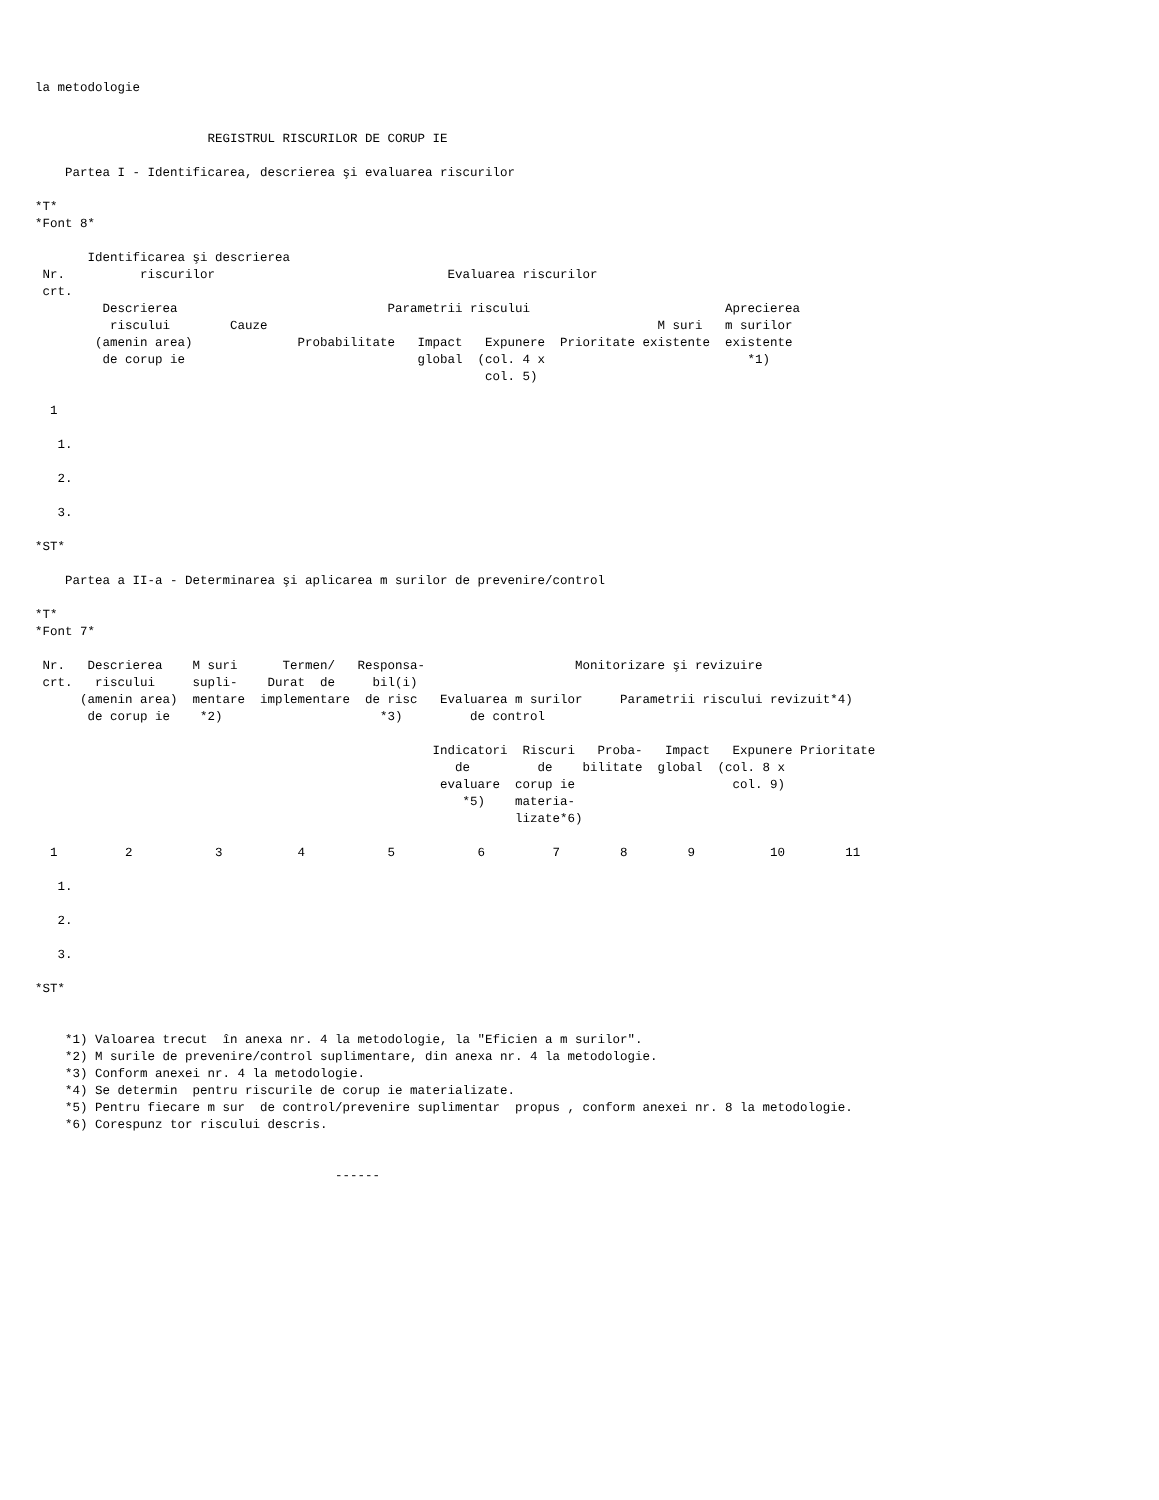la metodologie


                       REGISTRUL RISCURILOR DE CORUP IE

    Partea I - Identificarea, descrierea şi evaluarea riscurilor

*T*
*Font 8*

       Identificarea şi descrierea
 Nr.          riscurilor                               Evaluarea riscurilor
 crt.
         Descrierea                            Parametrii riscului                          Aprecierea
          riscului        Cauze                                                    M suri   m surilor
        (amenin area)              Probabilitate   Impact   Expunere  Prioritate existente  existente
         de corup ie                               global  (col. 4 x                           *1)
                                                            col. 5)

  1

   1.

   2.

   3.

*ST*

    Partea a II-a - Determinarea şi aplicarea m surilor de prevenire/control

*T*
*Font 7*

 Nr.   Descrierea    M suri      Termen/   Responsa-                    Monitorizare şi revizuire
 crt.   riscului     supli-    Durat  de     bil(i)
      (amenin area)  mentare  implementare  de risc   Evaluarea m surilor     Parametrii riscului revizuit*4)
       de corup ie    *2)                     *3)         de control

                                                     Indicatori  Riscuri   Proba-   Impact   Expunere Prioritate
                                                        de         de    bilitate  global  (col. 8 x
                                                      evaluare  corup ie                     col. 9)
                                                         *5)    materia-
                                                                lizate*6)

  1         2           3          4           5           6         7        8        9          10        11

   1.

   2.

   3.

*ST*


    *1) Valoarea trecut  în anexa nr. 4 la metodologie, la "Eficien a m surilor".
    *2) M surile de prevenire/control suplimentare, din anexa nr. 4 la metodologie.
    *3) Conform anexei nr. 4 la metodologie.
    *4) Se determin  pentru riscurile de corup ie materializate.
    *5) Pentru fiecare m sur  de control/prevenire suplimentar  propus , conform anexei nr. 8 la metodologie.
    *6) Corespunz tor riscului descris.


                                        ------